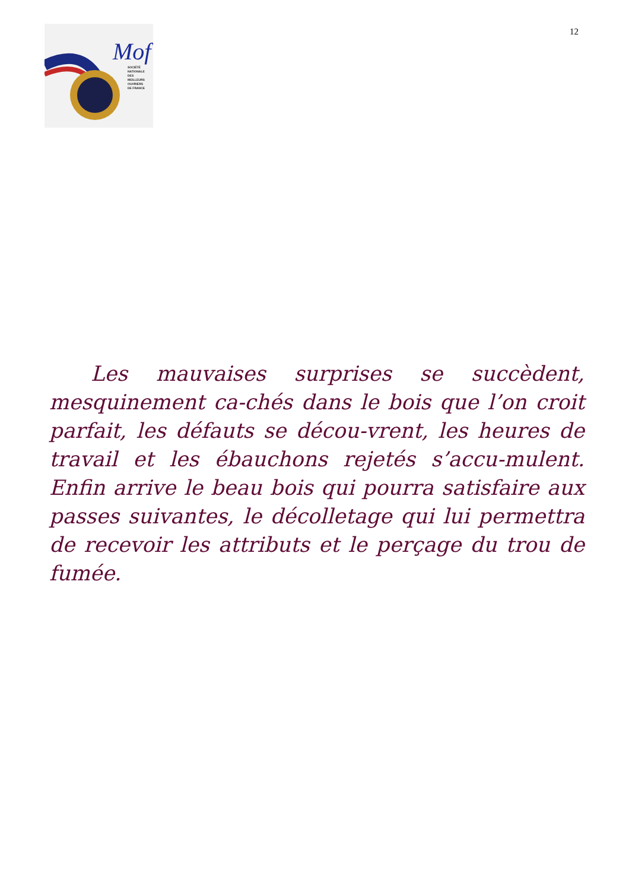Mof
SOCIÉTÉ
NATIONALE
DES
MEILLEURS
OUVRIERS
DE FRANCE
12
  Les mauvaises surprises se succèdent, mesquinement ca-chés dans le bois que l’on croit parfait, les défauts se décou-vrent, les heures de travail et les ébauchons rejetés s’accu-mulent. Enfin arrive le beau bois qui pourra satisfaire aux passes suivantes, le décolletage qui lui permettra de recevoir les attributs et le perçage du trou de fumée.